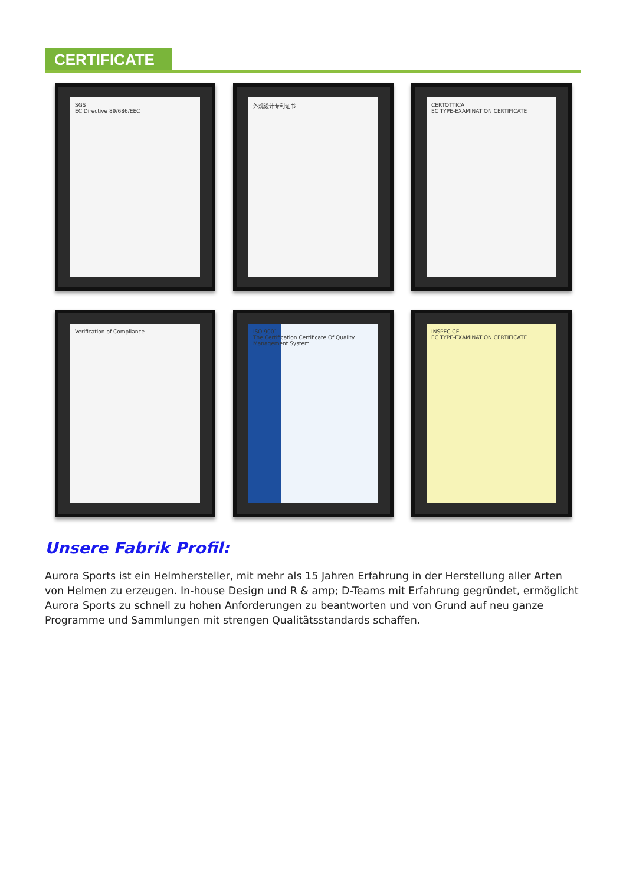CERTIFICATE
SGS
EC Directive 89/686/EEC
外观设计专利证书
CERTOTTICA
EC TYPE-EXAMINATION CERTIFICATE
Verification of Compliance
ISO 9001
The Certification Certificate Of Quality Management System
INSPEC CE
EC TYPE-EXAMINATION CERTIFICATE
Unsere Fabrik Profil:
Aurora Sports ist ein Helmhersteller, mit mehr als 15 Jahren Erfahrung in der Herstellung aller Arten von Helmen zu erzeugen. In-house Design und R & amp; D-Teams mit Erfahrung gegründet, ermöglicht Aurora Sports zu schnell zu hohen Anforderungen zu beantworten und von Grund auf neu ganze Programme und Sammlungen mit strengen Qualitätsstandards schaffen.